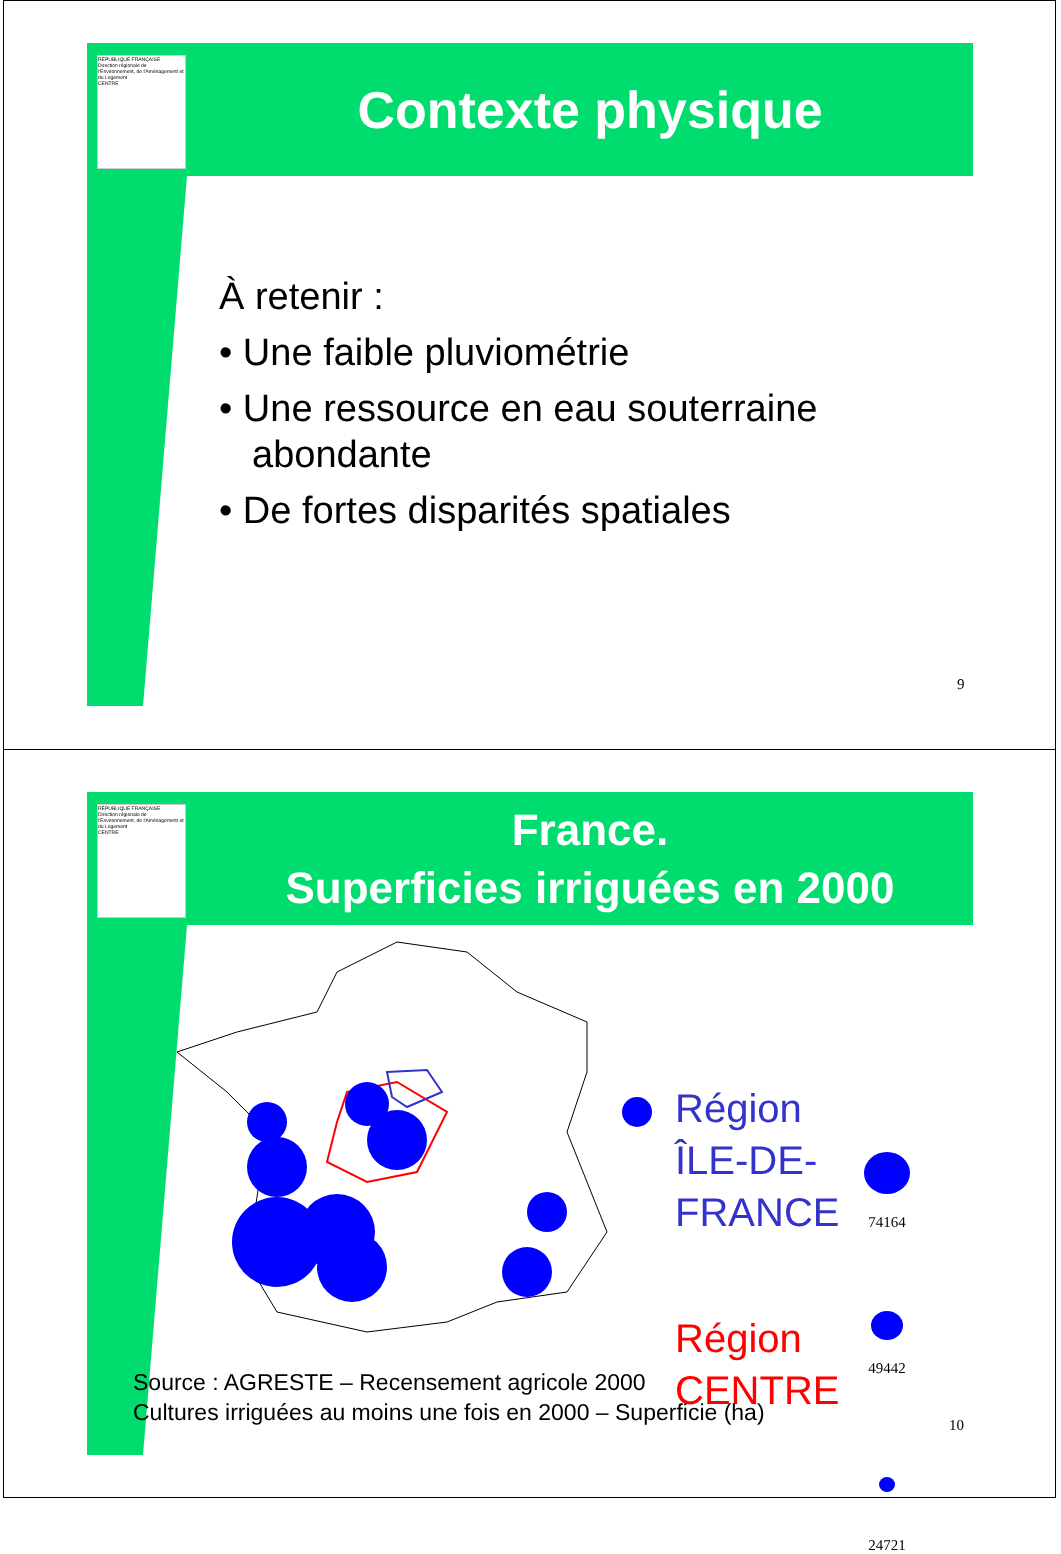RÉPUBLIQUE FRANÇAISE
Direction régionale de l'Environnement, de l'Aménagement et du Logement
CENTRE
Contexte physique
À retenir :
• Une faible pluviométrie
• Une ressource en eau souterraine abondante
• De fortes disparités spatiales
9
RÉPUBLIQUE FRANÇAISE
Direction régionale de l'Environnement, de l'Aménagement et du Logement
CENTRE
France.
Superficies irriguées en 2000
Région
ÎLE-DE-
FRANCE
Région
CENTRE
74164
49442
24721
Source : AGRESTE – Recensement agricole 2000
Cultures irriguées au moins une fois en 2000 – Superficie (ha)
10